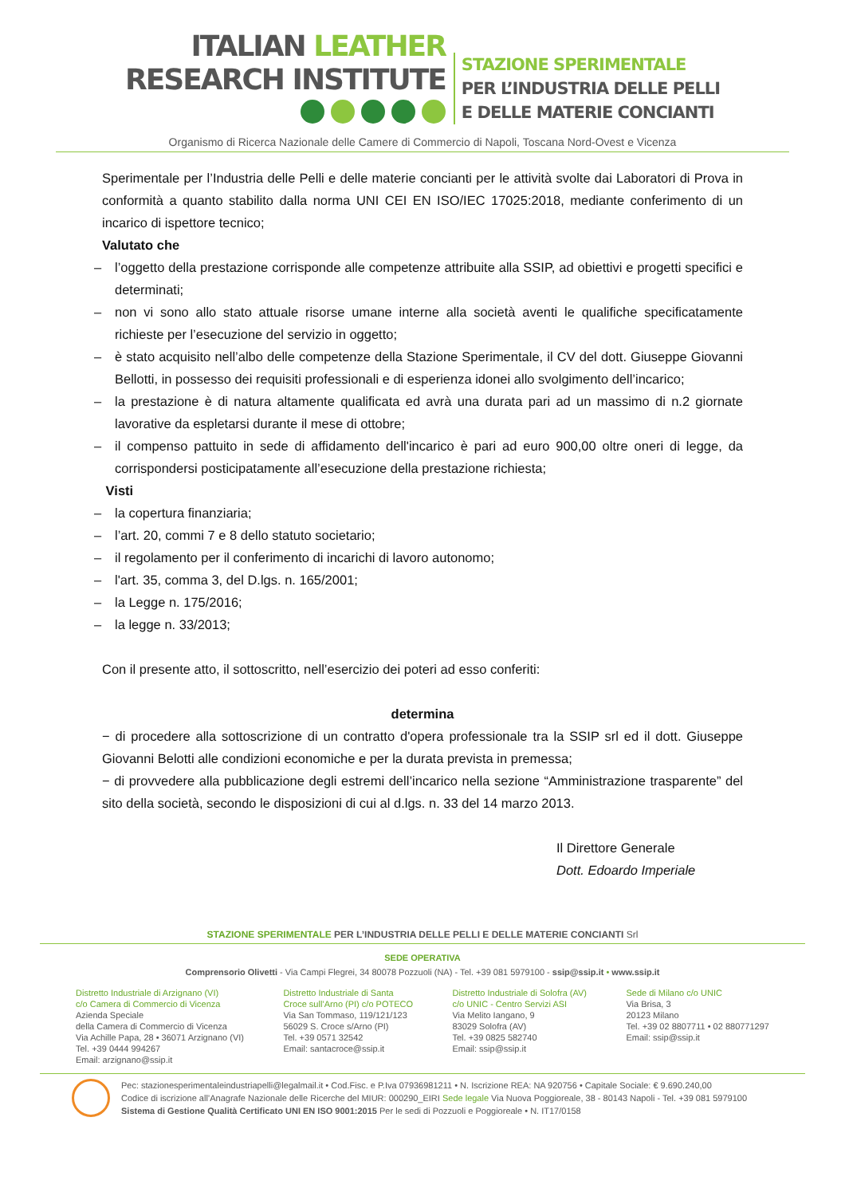ITALIAN LEATHER
RESEARCH INSTITUTE
STAZIONE SPERIMENTALE
PER L’INDUSTRIA DELLE PELLI
E DELLE MATERIE CONCIANTI
Organismo di Ricerca Nazionale delle Camere di Commercio di Napoli, Toscana Nord-Ovest e Vicenza
Sperimentale per l’Industria delle Pelli e delle materie concianti per le attività svolte dai Laboratori di Prova in conformità a quanto stabilito dalla norma UNI CEI EN ISO/IEC 17025:2018, mediante conferimento di un incarico di ispettore tecnico;
Valutato che
– l’oggetto della prestazione corrisponde alle competenze attribuite alla SSIP, ad obiettivi e progetti specifici e determinati;
– non vi sono allo stato attuale risorse umane interne alla società aventi le qualifiche specificatamente richieste per l’esecuzione del servizio in oggetto;
– è stato acquisito nell’albo delle competenze della Stazione Sperimentale, il CV del dott. Giuseppe Giovanni Bellotti, in possesso dei requisiti professionali e di esperienza idonei allo svolgimento dell’incarico;
– la prestazione è di natura altamente qualificata ed avrà una durata pari ad un massimo di n.2 giornate lavorative da espletarsi durante il mese di ottobre;
– il compenso pattuito in sede di affidamento dell'incarico è pari ad euro 900,00 oltre oneri di legge, da corrispondersi posticipatamente all’esecuzione della prestazione richiesta;
Visti
– la copertura finanziaria;
– l’art. 20, commi 7 e 8 dello statuto societario;
– il regolamento per il conferimento di incarichi di lavoro autonomo;
– l'art. 35, comma 3, del D.lgs. n. 165/2001;
– la Legge n. 175/2016;
– la legge n. 33/2013;
Con il presente atto, il sottoscritto, nell’esercizio dei poteri ad esso conferiti:
determina
− di procedere alla sottoscrizione di un contratto d'opera professionale tra la SSIP srl ed il dott. Giuseppe Giovanni Belotti alle condizioni economiche e per la durata prevista in premessa;
− di provvedere alla pubblicazione degli estremi dell’incarico nella sezione “Amministrazione trasparente” del sito della società, secondo le disposizioni di cui al d.lgs. n. 33 del 14 marzo 2013.
Il Direttore Generale
Dott. Edoardo Imperiale
STAZIONE SPERIMENTALE PER L’INDUSTRIA DELLE PELLI E DELLE MATERIE CONCIANTI Srl
SEDE OPERATIVA
Comprensorio Olivetti - Via Campi Flegrei, 34 80078 Pozzuoli (NA) - Tel. +39 081 5979100 - ssip@ssip.it • www.ssip.it
Distretto Industriale di Arzignano (VI)
c/o Camera di Commercio di Vicenza
Azienda Speciale
della Camera di Commercio di Vicenza
Via Achille Papa, 28 • 36071 Arzignano (VI)
Tel. +39 0444 994267
Email: arzignano@ssip.it
Distretto Industriale di Santa
Croce sull’Arno (PI) c/o POTECO
Via San Tommaso, 119/121/123
56029 S. Croce s/Arno (PI)
Tel. +39 0571 32542
Email: santacroce@ssip.it
Distretto Industriale di Solofra (AV)
c/o UNIC - Centro Servizi ASI
Via Melito Iangano, 9
83029 Solofra (AV)
Tel. +39 0825 582740
Email: ssip@ssip.it
Sede di Milano c/o UNIC
Via Brisa, 3
20123 Milano
Tel. +39 02 8807711 • 02 880771297
Email: ssip@ssip.it
Pec: stazionesperimentaleindustriapelli@legalmail.it • Cod.Fisc. e P.Iva 07936981211 • N. Iscrizione REA: NA 920756 • Capitale Sociale: € 9.690.240,00
Codice di iscrizione all’Anagrafe Nazionale delle Ricerche del MIUR: 000290_EIRI Sede legale Via Nuova Poggioreale, 38 - 80143 Napoli - Tel. +39 081 5979100
Sistema di Gestione Qualità Certificato UNI EN ISO 9001:2015 Per le sedi di Pozzuoli e Poggioreale • N. IT17/0158